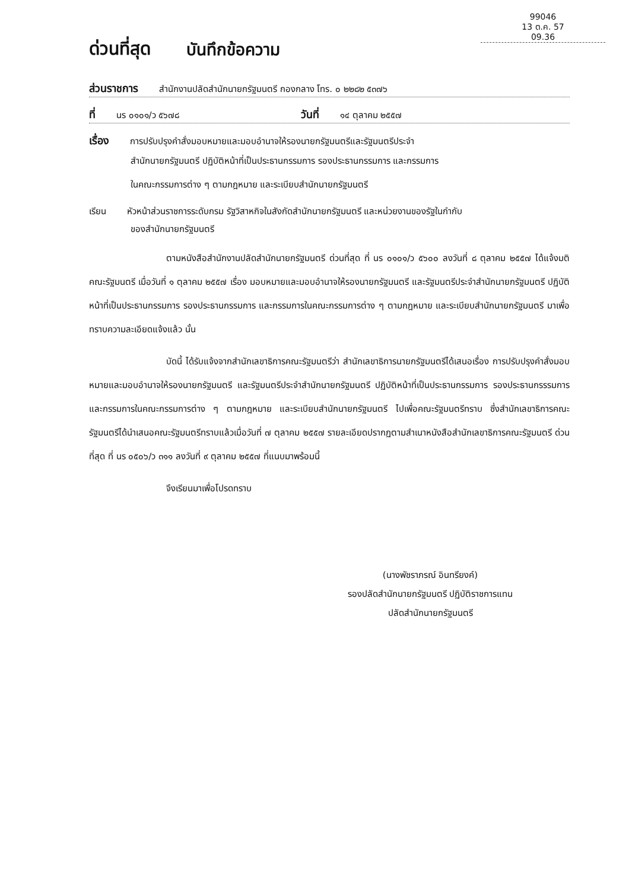99046
13 ต.ค. 57
09.36
ด่วนที่สุด บันทึกข้อความ
ส่วนราชการ สำนักงานปลัดสำนักนายกรัฐมนตรี กองกลาง โทร. ๐ ๒๒๘๒ ๕๓๗๖
ที่ นร ๐๑๐๑/ว ๕๖๗๘ วันที่ ๑๔ ตุลาคม ๒๕๕๗
เรื่อง การปรับปรุงคำสั่งมอบหมายและมอบอำนาจให้รองนายกรัฐมนตรีและรัฐมนตรีประจำ
สำนักนายกรัฐมนตรี ปฏิบัติหน้าที่เป็นประธานกรรมการ รองประธานกรรมการ และกรรมการ
ในคณะกรรมการต่าง ๆ ตามกฎหมาย และระเบียบสำนักนายกรัฐมนตรี
เรียน หัวหน้าส่วนราชการระดับกรม รัฐวิสาหกิจในสังกัดสำนักนายกรัฐมนตรี และหน่วยงานของรัฐในกำกับ
ของสำนักนายกรัฐมนตรี
ตามหนังสือสำนักงานปลัดสำนักนายกรัฐมนตรี ด่วนที่สุด ที่ นร ๐๑๐๑/ว ๕๖๐๐ ลงวันที่ ๘ ตุลาคม ๒๕๕๗ ได้แจ้งมติคณะรัฐมนตรี เมื่อวันที่ ๑ ตุลาคม ๒๕๕๗ เรื่อง มอบหมายและมอบอำนาจให้รองนายกรัฐมนตรี และรัฐมนตรีประจำสำนักนายกรัฐมนตรี ปฏิบัติหน้าที่เป็นประธานกรรมการ รองประธานกรรมการ และกรรมการในคณะกรรมการต่าง ๆ ตามกฎหมาย และระเบียบสำนักนายกรัฐมนตรี มาเพื่อทราบความละเอียดแจ้งแล้ว นั้น
บัดนี้ ได้รับแจ้งจากสำนักเลขาธิการคณะรัฐมนตรีว่า สำนักเลขาธิการนายกรัฐมนตรีได้เสนอเรื่อง การปรับปรุงคำสั่งมอบหมายและมอบอำนาจให้รองนายกรัฐมนตรี และรัฐมนตรีประจำสำนักนายกรัฐมนตรี ปฏิบัติหน้าที่เป็นประธานกรรมการ รองประธานกรรรมการ และกรรมการในคณะกรรมการต่าง ๆ ตามกฎหมาย และระเบียบสำนักนายกรัฐมนตรี ไปเพื่อคณะรัฐมนตรีทราบ ซึ่งสำนักเลขาธิการคณะรัฐมนตรีได้นำเสนอคณะรัฐมนตรีทราบแล้วเมื่อวันที่ ๗ ตุลาคม ๒๕๕๗ รายละเอียดปรากฏตามสำเนาหนังสือสำนักเลขาธิการคณะรัฐมนตรี ด่วนที่สุด ที่ นร ๐๕๐๖/ว ๓๑๑ ลงวันที่ ๙ ตุลาคม ๒๕๕๗ ที่แนบมาพร้อมนี้
จึงเรียนมาเพื่อโปรดทราบ
(นางพัชราภรณ์ อินทรียงค์)
รองปลัดสำนักนายกรัฐมนตรี ปฏิบัติราชการแทน
ปลัดสำนักนายกรัฐมนตรี